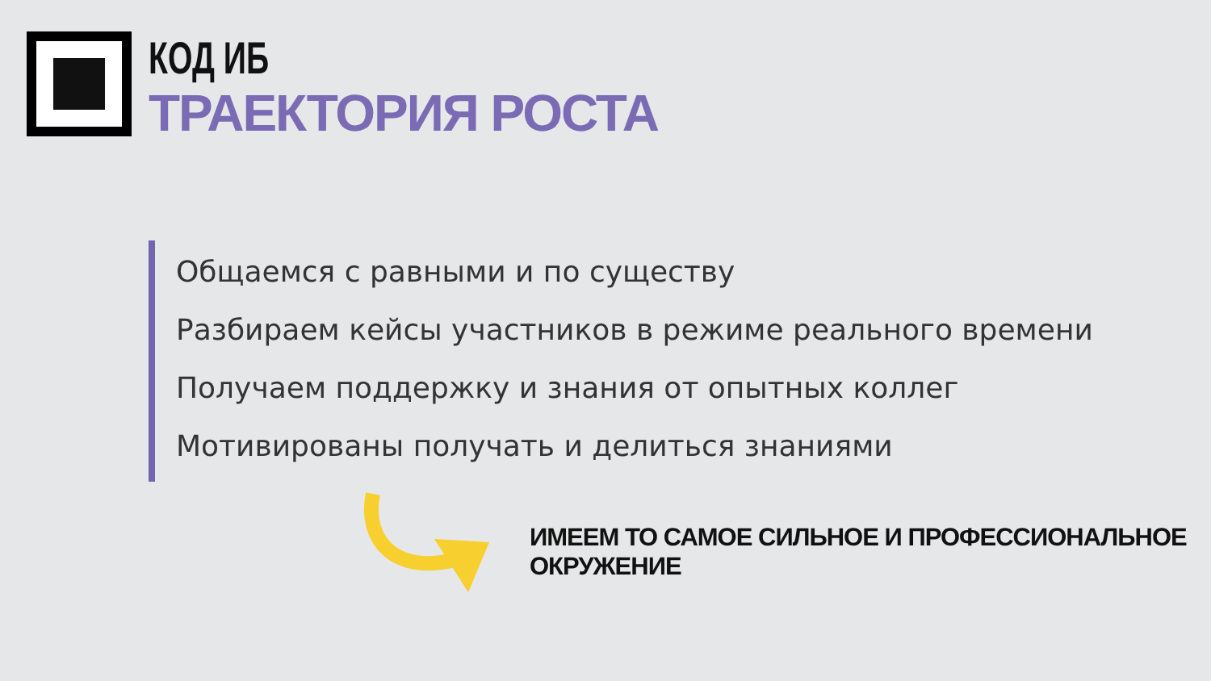КОД ИБ
ТРАЕКТОРИЯ РОСТА
Общаемся с равными и по существу
Разбираем кейсы участников в режиме реального времени
Получаем поддержку и знания от опытных коллег
Мотивированы получать и делиться знаниями
ИМЕЕМ ТО САМОЕ СИЛЬНОЕ И ПРОФЕССИОНАЛЬНОЕ ОКРУЖЕНИЕ